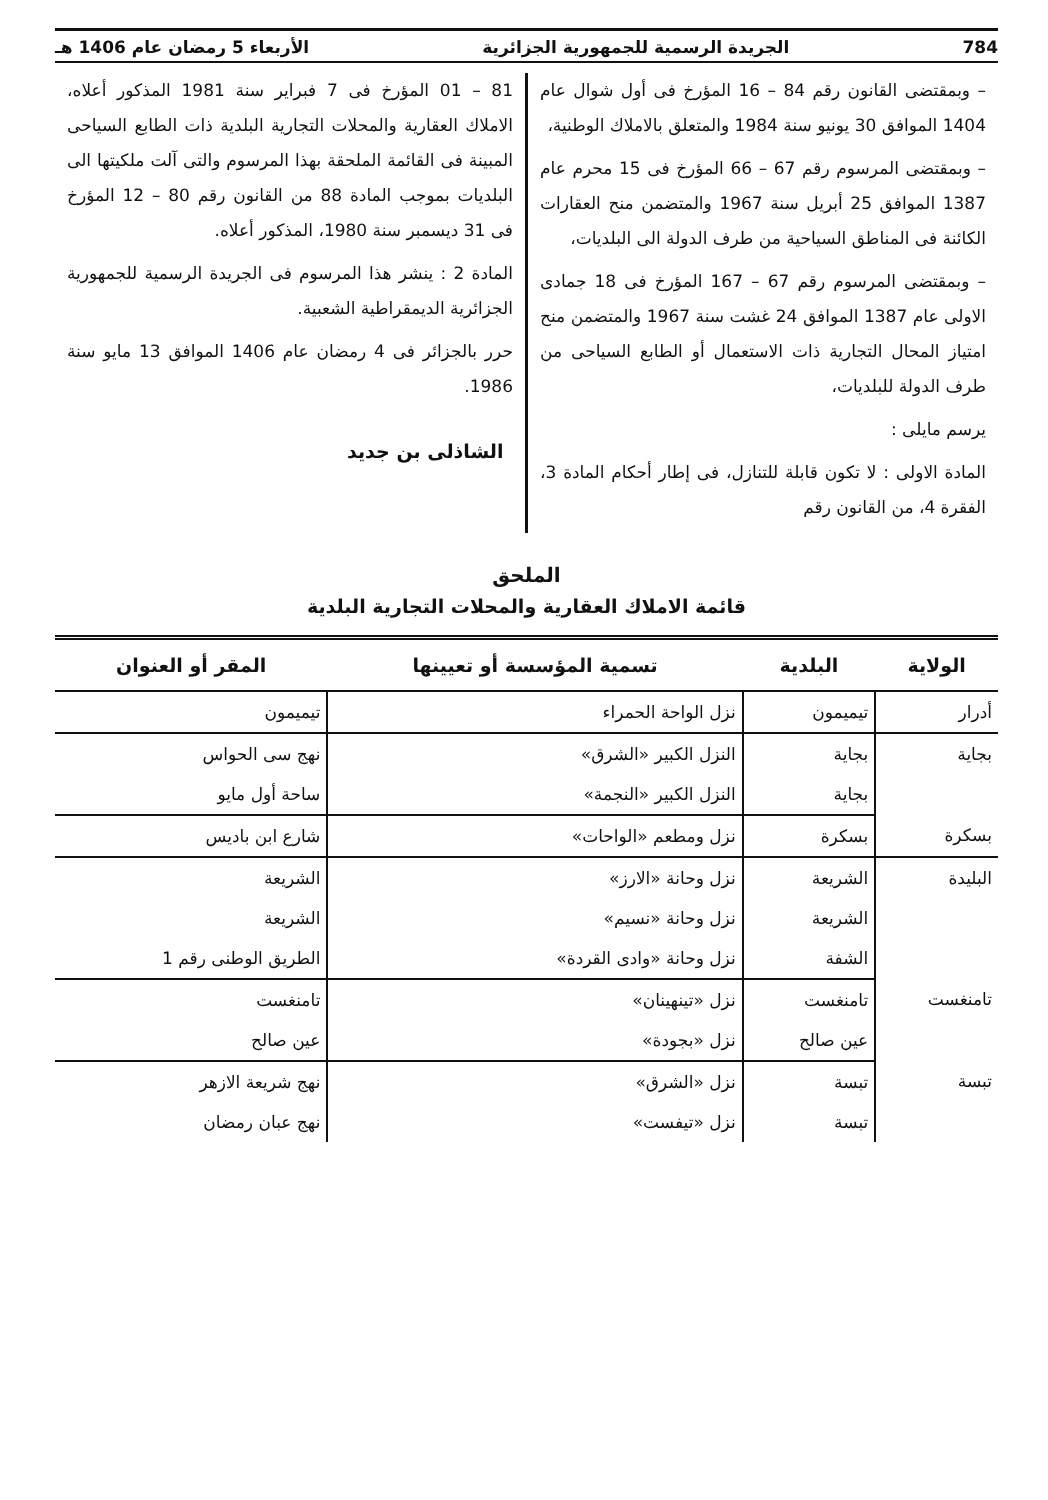784 الجريدة الرسمية للجمهورية الجزائرية الأربعاء 5 رمضان عام 1406 هـ
– وبمقتضى القانون رقم 84 – 16 المؤرخ فى أول شوال عام 1404 الموافق 30 يونيو سنة 1984 والمتعلق بالاملاك الوطنية،
– وبمقتضى المرسوم رقم 67 – 66 المؤرخ فى 15 محرم عام 1387 الموافق 25 أبريل سنة 1967 والمتضمن منح العقارات الكائنة فى المناطق السياحية من طرف الدولة الى البلديات،
– وبمقتضى المرسوم رقم 67 – 167 المؤرخ فى 18 جمادى الاولى عام 1387 الموافق 24 غشت سنة 1967 والمتضمن منح امتياز المحال التجارية ذات الاستعمال أو الطابع السياحى من طرف الدولة للبلديات،
يرسم مايلى :
المادة الاولى : لا تكون قابلة للتنازل، فى إطار أحكام المادة 3، الفقرة 4، من القانون رقم
81 – 01 المؤرخ فى 7 فبراير سنة 1981 المذكور أعلاه، الاملاك العقارية والمحلات التجارية البلدية ذات الطابع السياحى المبينة فى القائمة الملحقة بهذا المرسوم والتى آلت ملكيتها الى البلديات بموجب المادة 88 من القانون رقم 80 – 12 المؤرخ فى 31 ديسمبر سنة 1980، المذكور أعلاه.
المادة 2 : ينشر هذا المرسوم فى الجريدة الرسمية للجمهورية الجزائرية الديمقراطية الشعبية.
حرر بالجزائر فى 4 رمضان عام 1406 الموافق 13 مايو سنة 1986.
الشاذلى بن جديد
الملحق
قائمة الاملاك العقارية والمحلات التجارية البلدية
| الولاية | البلدية | تسمية المؤسسة أو تعيينها | المقر أو العنوان |
| --- | --- | --- | --- |
| أدرار | تيميمون | نزل الواحة الحمراء | تيميمون |
| بجاية | بجاية | النزل الكبير «الشرق» | نهج سى الحواس |
| | بجاية | النزل الكبير «النجمة» | ساحة أول مايو |
| بسكرة | بسكرة | نزل ومطعم «الواحات» | شارع ابن باديس |
| البليدة | الشريعة | نزل وحانة «الارز» | الشريعة |
| | الشريعة | نزل وحانة «نسيم» | الشريعة |
| | الشفة | نزل وحانة «وادى القردة» | الطريق الوطنى رقم 1 |
| تامنغست | تامنغست | نزل «تينهينان» | تامنغست |
| | عين صالح | نزل «بجودة» | عين صالح |
| تبسة | تبسة | نزل «الشرق» | نهج شريعة الازهر |
| | تبسة | نزل «تيفست» | نهج عبان رمضان |